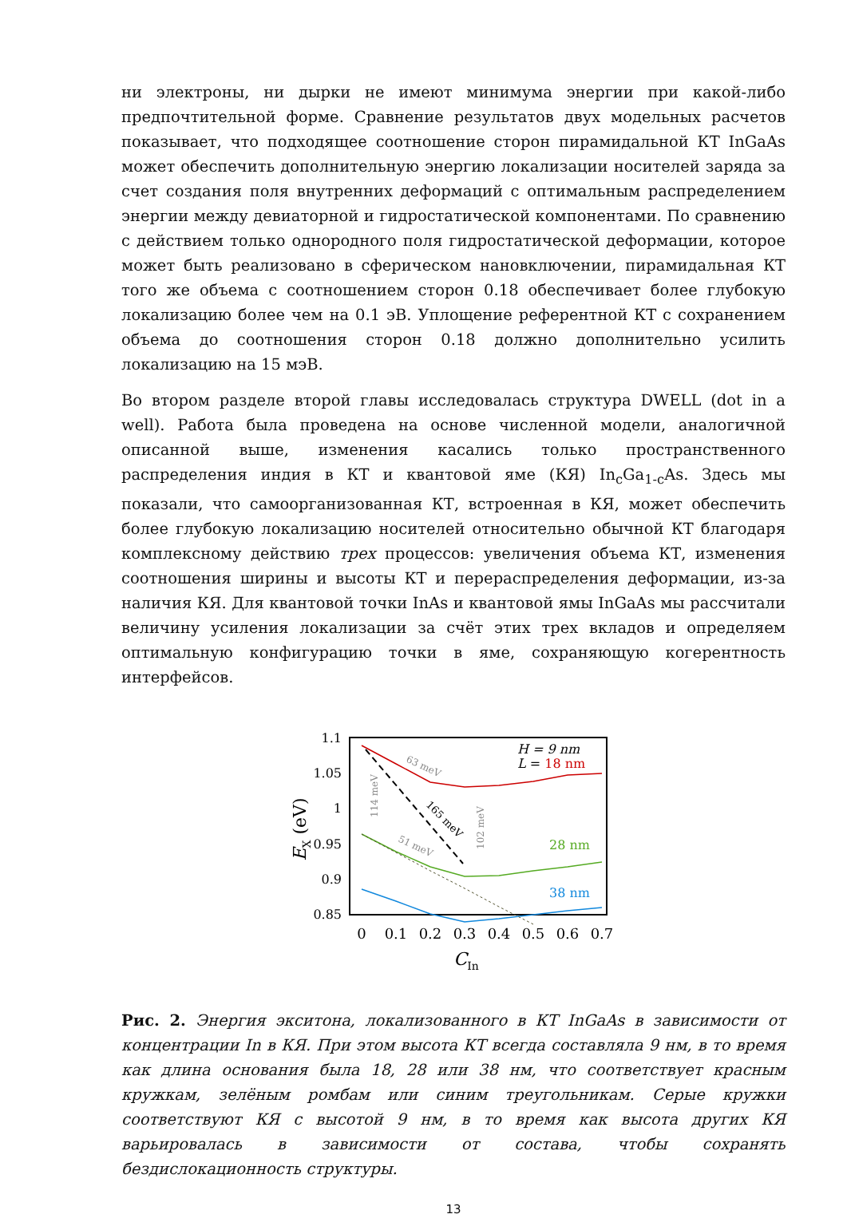ни электроны, ни дырки не имеют минимума энергии при какой-либо предпочтительной форме. Сравнение результатов двух модельных расчетов показывает, что подходящее соотношение сторон пирамидальной КТ InGaAs может обеспечить дополнительную энергию локализации носителей заряда за счет создания поля внутренних деформаций с оптимальным распределением энергии между девиаторной и гидростатической компонентами. По сравнению с действием только однородного поля гидростатической деформации, которое может быть реализовано в сферическом нановключении, пирамидальная КТ того же объема с соотношением сторон 0.18 обеспечивает более глубокую локализацию более чем на 0.1 эВ. Уплощение референтной КТ с сохранением объема до соотношения сторон 0.18 должно дополнительно усилить локализацию на 15 мэВ.
Во втором разделе второй главы исследовалась структура DWELL (dot in a well). Работа была проведена на основе численной модели, аналогичной описанной выше, изменения касались только пространственного распределения индия в КТ и квантовой яме (КЯ) In<sub>c</sub>Ga<sub>1-c</sub>As. Здесь мы показали, что самоорганизованная КТ, встроенная в КЯ, может обеспечить более глубокую локализацию носителей относительно обычной КТ благодаря комплексному действию трех процессов: увеличения объема КТ, изменения соотношения ширины и высоты КТ и перераспределения деформации, из-за наличия КЯ. Для квантовой точки InAs и квантовой ямы InGaAs мы рассчитали величину усиления локализации за счёт этих трех вкладов и определяем оптимальную конфигурацию точки в яме, сохраняющую когерентность интерфейсов.
1.1
1.05
1
0.95
0.9
0.85
0
0.1
0.2
0.3
0.4
0.5
0.6
0.7
CIn
EX (eV)
H = 9 nm
L = 18 nm
28 nm
38 nm
63 meV
165 meV
51 meV
114 meV
102 meV
Рис. 2. Энергия экситона, локализованного в КТ InGaAs в зависимости от концентрации In в КЯ. При этом высота КТ всегда составляла 9 нм, в то время как длина основания была 18, 28 или 38 нм, что соответствует красным кружкам, зелёным ромбам или синим треугольникам. Серые кружки соответствуют КЯ с высотой 9 нм, в то время как высота других КЯ варьировалась в зависимости от состава, чтобы сохранять бездислокационность структуры.
13